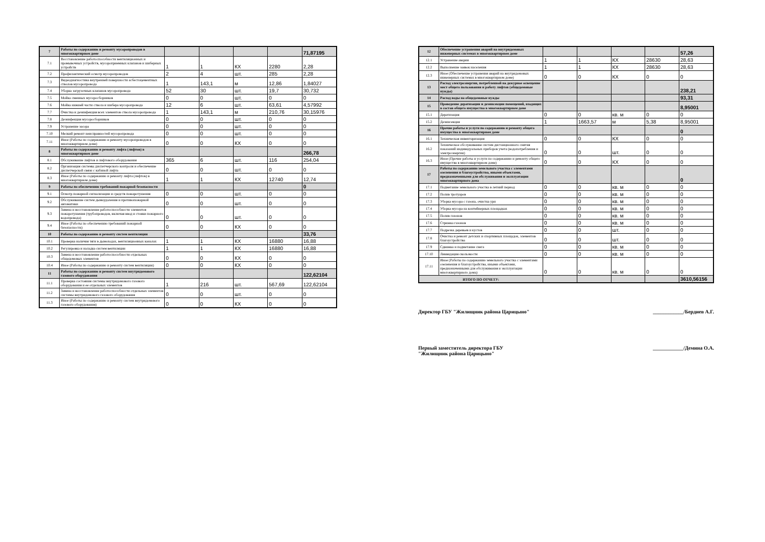| 7 | Работы по содержанию и ремонту мусоропроводов в многоквартирном доме | | | | | 71,87195 |
| 7.1 | Восстановление работоспособности вентиляционных и промывочных устройств, мусороприемных клапанов и шиберных устройств | 1 | 1 | КХ | 2280 | 2,28 |
| 7.2 | Профилактический осмотр мусоропроводов | 2 | 4 | шт. | 285 | 2,28 |
| 7.3 | Видеодиагностика внутренней поверхности асбестоцементных стволов мусоропровода | 1 | 143,1 | м | 12,86 | 1,84027 |
| 7.4 | Уборка загрузочных клапанов мусоропровода | 52 | 30 | шт. | 19,7 | 30,732 |
| 7.5 | Мойка сменных мусоросборников | 0 | 0 | шт. | 0 | 0 |
| 7.6 | Мойка нижней части ствола и шибера мусоропровода | 12 | 6 | шт. | 63,61 | 4,57992 |
| 7.7 | Очистка и дезинфекция всех элементов ствола мусоропровода | 1 | 143,1 | м | 210,76 | 30,15976 |
| 7.8 | Дезинфекция мусоросборников | 0 | 0 | шт. | 0 | 0 |
| 7.9 | Устранение засора | 0 | 0 | шт. | 0 | 0 |
| 7.10 | Мелкий ремонт неисправностей мусоропровода | 0 | 0 | шт. | 0 | 0 |
| 7.11 | Иное (Работы по содержанию и ремонту мусоропроводов в многоквартирном доме) | 0 | 0 | КХ | 0 | 0 |
| 8 | Работы по содержанию и ремонту лифта (лифтов) в многоквартирном доме | | | | | 266,78 |
| 8.1 | Обслуживание лифтов и лифтового оборудования | 365 | 6 | шт. | 116 | 254,04 |
| 8.2 | Организация системы диспетчерского контроля и обеспечение диспетчерской связи с кабиной лифта | 0 | 0 | шт. | 0 | 0 |
| 8.3 | Иное (Работы по содержанию и ремонту лифта (лифтов) в многоквартирном доме) | 1 | 1 | КХ | 12740 | 12,74 |
| 9 | Работы по обеспечению требований пожарной безопасности | | | | | 0 |
| 9.1 | Осмотр пожарной сигнализации и средств пожаротушения | 0 | 0 | шт. | 0 | 0 |
| 9.2 | Обслуживание систем дымоудаления и противопожарной автоматики | 0 | 0 | шт. | 0 | 0 |
| 9.3 | Замена и восстановление работоспособности элементов пожаротушения (трубопроводов, включая ввод и стояки пожарного водопровода) | 0 | 0 | шт. | 0 | 0 |
| 9.4 | Иное (Работы по обеспечению требований пожарной безопасности) | 0 | 0 | КХ | 0 | 0 |
| 10 | Работы по содержанию и ремонту систем вентиляции | | | | | 33,76 |
| 10.1 | Проверка наличия тяги в дымоходах, вентиляционных каналах | 1 | 1 | КХ | 16880 | 16,88 |
| 10.2 | Регулировка и наладка систем вентиляции | 1 | 1 | КХ | 16880 | 16,88 |
| 10.3 | Замена и восстановление работоспособности отдельных общедомовых элементов | 0 | 0 | КХ | 0 | 0 |
| 10.4 | Иное (Работы по содержанию и ремонту систем вентиляции) | 0 | 0 | КХ | 0 | 0 |
| 11 | Работы по содержанию и ремонту систем внутридомового газового оборудования | | | | | 122,62104 |
| 11.1 | Проверка состояния системы внутридомового газового оборудования и ее отдельных элементов | 1 | 216 | шт. | 567,69 | 122,62104 |
| 11.2 | Замена и восстановление работоспособности отдельных элементов системы внутридомового газового оборудования | 0 | 0 | шт. | 0 | 0 |
| 11.3 | Иное (Работы по содержанию и ремонту систем внутридомового газового оборудования) | 0 | 0 | КХ | 0 | 0 |
| 12 | Обеспечение устранения аварий на внутридомовых инженерных системах в многоквартирном доме | | | | | 57,26 |
| 12.1 | Устранение аварии | 1 | 1 | КХ | 28630 | 28,63 |
| 12.2 | Выполнение заявок населения | 1 | 1 | КХ | 28630 | 28,63 |
| 12.3 | Иное (Обеспечение устранения аварий на внутридомовых инженерных системах в многоквартирном доме) | 0 | 0 | КХ | 0 | 0 |
| 13 | Расход электроэнергии, потребленной на дежурное освещение мест общего пользования и работу лифтов (общедомовые нужды) | | | | | 238,21 |
| 14 | Расход воды на общедомовые нужды | | | | | 93,31 |
| 15 | Проведение дератизации и дезинсекции помещений, входящих в состав общего имущества в многоквартирном доме | | | | | 8,95001 |
| 15.1 | Дератизация | 0 | 0 | кв. м | 0 | 0 |
| 15.2 | Дезинсекция | 1 | 1663,57 | м | 5,38 | 8,95001 |
| 16 | Прочие работы и услуги по содержанию и ремонту общего имущества в многоквартирном доме | | | | | 0 |
| 16.1 | Техническая инвентаризация | 0 | 0 | КХ | 0 | 0 |
| 16.2 | Техническое обслуживание систем дистанционного снятия показаний индивидуальных приборов учета (водопотребления и электроэнергии) | 0 | 0 | шт. | 0 | 0 |
| 16.3 | Иное (Прочие работы и услуги по содержанию и ремонту общего имущества в многоквартирном доме) | 0 | 0 | КХ | 0 | 0 |
| 17 | Работы по содержанию земельного участка с элементами озеленения и благоустройства, иными объектами, предназначенными для обслуживания и эксплуатации многоквартирного дома | | | | | 0 |
| 17.1 | Подметание земельного участка в летний период | 0 | 0 | кв. м | 0 | 0 |
| 17.2 | Полив тротуаров | 0 | 0 | кв. м | 0 | 0 |
| 17.3 | Уборка мусора с газона, очистка урн | 0 | 0 | кв. м | 0 | 0 |
| 17.4 | Уборка мусора на контейнерных площадках | 0 | 0 | кв. м | 0 | 0 |
| 17.5 | Полив газонов | 0 | 0 | кв. м | 0 | 0 |
| 17.6 | Стрижка газонов | 0 | 0 | кв. м | 0 | 0 |
| 17.7 | Подрезка деревьев и кустов | 0 | 0 | шт. | 0 | 0 |
| 17.8 | Очистка и ремонт детских и спортивных площадок, элементов благоустройства | 0 | 0 | шт. | 0 | 0 |
| 17.9 | Сдвижка и подметание снега | 0 | 0 | кв. м | 0 | 0 |
| 17.10 | Ликвидация скользкости | 0 | 0 | кв. м | 0 | 0 |
| 17.11 | Иное (Работы по содержанию земельного участка с элементами озеленения и благоустройства, иными объектами, предназначенными для обслуживания и эксплуатации многоквартирного дома) | 0 | 0 | кв. м | 0 | 0 |
| ИТОГО ПО ОТЧЕТУ: | | | | | | 3610,56156 |
Директор ГБУ "Жилищник района Царицыно" ____________/Бердиев А.Г.
Первый заместитель директора ГБУ
"Жилищник района Царицыно" ____________/Демина О.А.